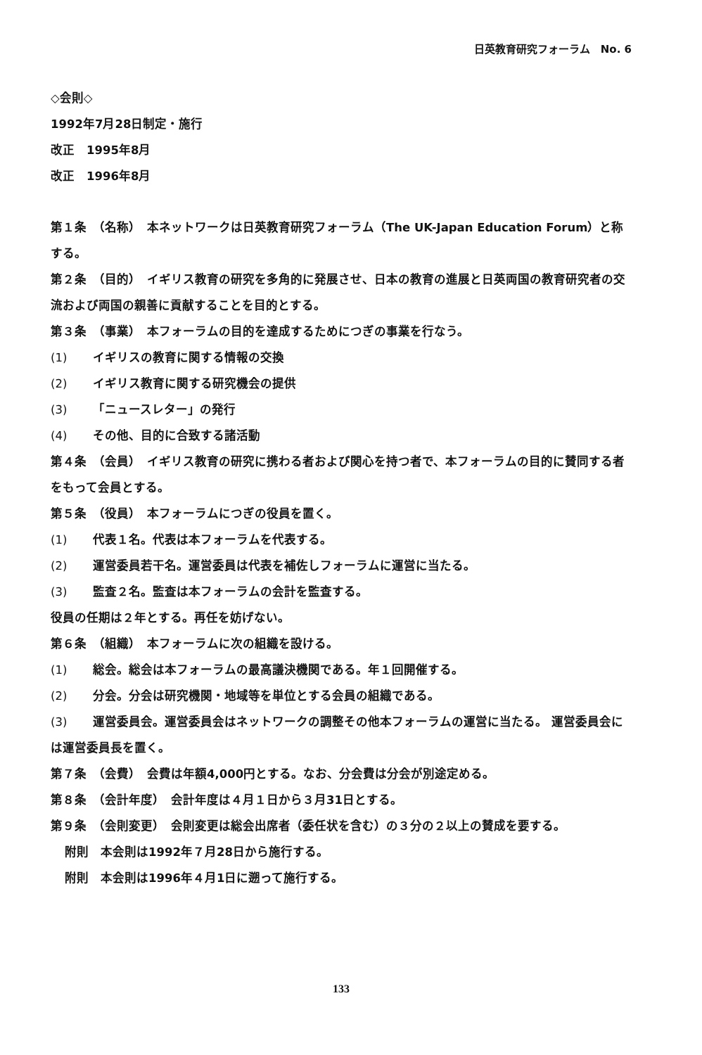日英教育研究フォーラム　No. 6
◇会則◇
1992年7月28日制定・施行
改正　1995年8月
改正　1996年8月
第１条　（名称）　本ネットワークは日英教育研究フォーラム（The UK-Japan Education Forum）と称する。
第２条　（目的）　イギリス教育の研究を多角的に発展させ、日本の教育の進展と日英両国の教育研究者の交流および両国の親善に貢献することを目的とする。
第３条　（事業）　本フォーラムの目的を達成するためにつぎの事業を行なう。
(1) イギリスの教育に関する情報の交換
(2) イギリス教育に関する研究機会の提供
(3) 「ニュースレター」の発行
(4) その他、目的に合致する諸活動
第４条　（会員）　イギリス教育の研究に携わる者および関心を持つ者で、本フォーラムの目的に賛同する者をもって会員とする。
第５条　（役員）　本フォーラムにつぎの役員を置く。
(1) 代表１名。代表は本フォーラムを代表する。
(2) 運営委員若干名。運営委員は代表を補佐しフォーラムに運営に当たる。
(3) 監査２名。監査は本フォーラムの会計を監査する。
役員の任期は２年とする。再任を妨げない。
第６条　（組織）　本フォーラムに次の組織を設ける。
(1) 総会。総会は本フォーラムの最高議決機関である。年１回開催する。
(2) 分会。分会は研究機関・地域等を単位とする会員の組織である。
(3) 運営委員会。運営委員会はネットワークの調整その他本フォーラムの運営に当たる。 運営委員会には運営委員長を置く。
第７条　（会費）　会費は年額4,000円とする。なお、分会費は分会が別途定める。
第８条　（会計年度）　会計年度は４月１日から３月31日とする。
第９条　（会則変更）　会則変更は総会出席者（委任状を含む）の３分の２以上の賛成を要する。
附則　本会則は1992年７月28日から施行する。
附則　本会則は1996年４月1日に遡って施行する。
133